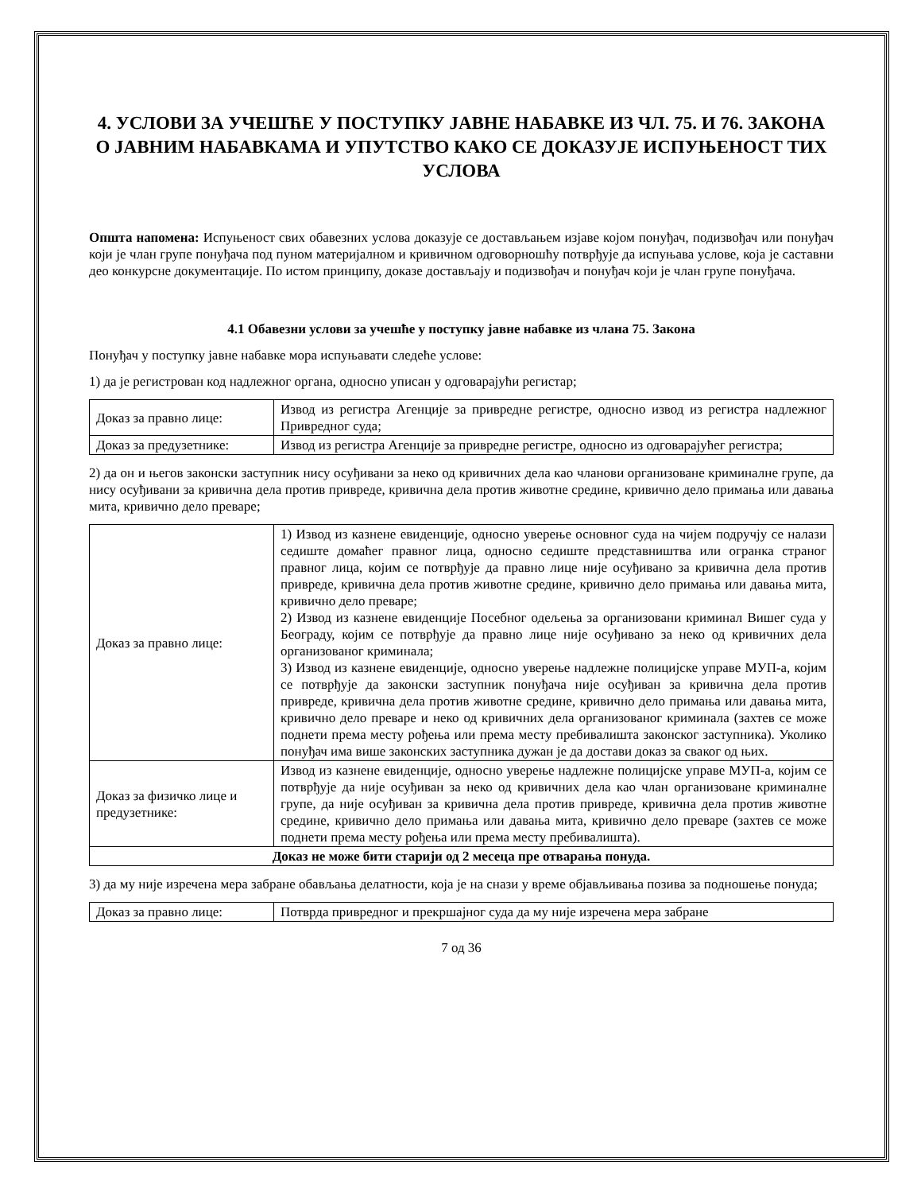4. УСЛОВИ ЗА УЧЕШЋЕ У ПОСТУПКУ ЈАВНЕ НАБАВКЕ ИЗ ЧЛ. 75. И 76. ЗАКОНА О ЈАВНИМ НАБАВКАМА И УПУТСТВО КАКО СЕ ДОКАЗУЈЕ ИСПУЊЕНОСТ ТИХ УСЛОВА
Општа напомена: Испуњеност свих обавезних услова доказује се достављањем изјаве којом понуђач, подизвођач или понуђач који је члан групе понуђача под пуном материјалном и кривичном одговорношћу потврђује да испуњава услове, која је саставни део конкурсне документације. По истом принципу, доказе достављају и подизвођач и понуђач који је члан групе понуђача.
4.1 Обавезни услови за учешће у поступку јавне набавке из члана 75. Закона
Понуђач у поступку јавне набавке мора испуњавати следеће услове:
1) да је регистрован код надлежног органа, односно уписан у одговарајући регистар;
| Доказ за правно лице: | Извод из регистра Агенције за привредне регистре, односно извод из регистра надлежног Привредног суда; |
| Доказ за предузетнике: | Извод из регистра Агенције за привредне регистре, односно из одговарајућег регистра; |
2) да он и његов законски заступник нису осуђивани за неко од кривичних дела као чланови организоване криминалне групе, да нису осуђивани за кривична дела против привреде, кривична дела против животне средине, кривично дело примања или давања мита, кривично дело преваре;
| Доказ за правно лице: | 1) Извод из казнене евиденције, односно уверење основног суда на чијем подручју се налази седиште домаћег правног лица, односно седиште представништва или огранка страног правног лица, којим се потврђује да правно лице није осуђивано за кривична дела против привреде, кривична дела против животне средине, кривично дело примања или давања мита, кривично дело преваре; 2) Извод из казнене евиденције Посебног одељења за организовани криминал Вишег суда у Београду, којим се потврђује да правно лице није осуђивано за неко од кривичних дела организованог криминала; 3) Извод из казнене евиденције, односно уверење надлежне полицијске управе МУП-а, којим се потврђује да законски заступник понуђача није осуђиван за кривична дела против привреде, кривична дела против животне средине, кривично дело примања или давања мита, кривично дело преваре и неко од кривичних дела организованог криминала (захтев се може поднети према месту рођења или према месту пребивалишта законског заступника). Уколико понуђач има више законских заступника дужан је да достави доказ за сваког од њих. |
| Доказ за физичко лице и предузетнике: | Извод из казнене евиденције, односно уверење надлежне полицијске управе МУП-а, којим се потврђује да није осуђиван за неко од кривичних дела као члан организоване криминалне групе, да није осуђиван за кривична дела против привреде, кривична дела против животне средине, кривично дело примања или давања мита, кривично дело преваре (захтев се може поднети према месту рођења или према месту пребивалишта). |
| Доказ не може бити старији од 2 месеца пре отварања понуда. | |
3) да му није изречена мера забране обављања делатности, која је на снази у време објављивања позива за подношење понуда;
| Доказ за правно лице: | Потврда привредног и прекршајног суда да му није изречена мера забране |
7 од 36